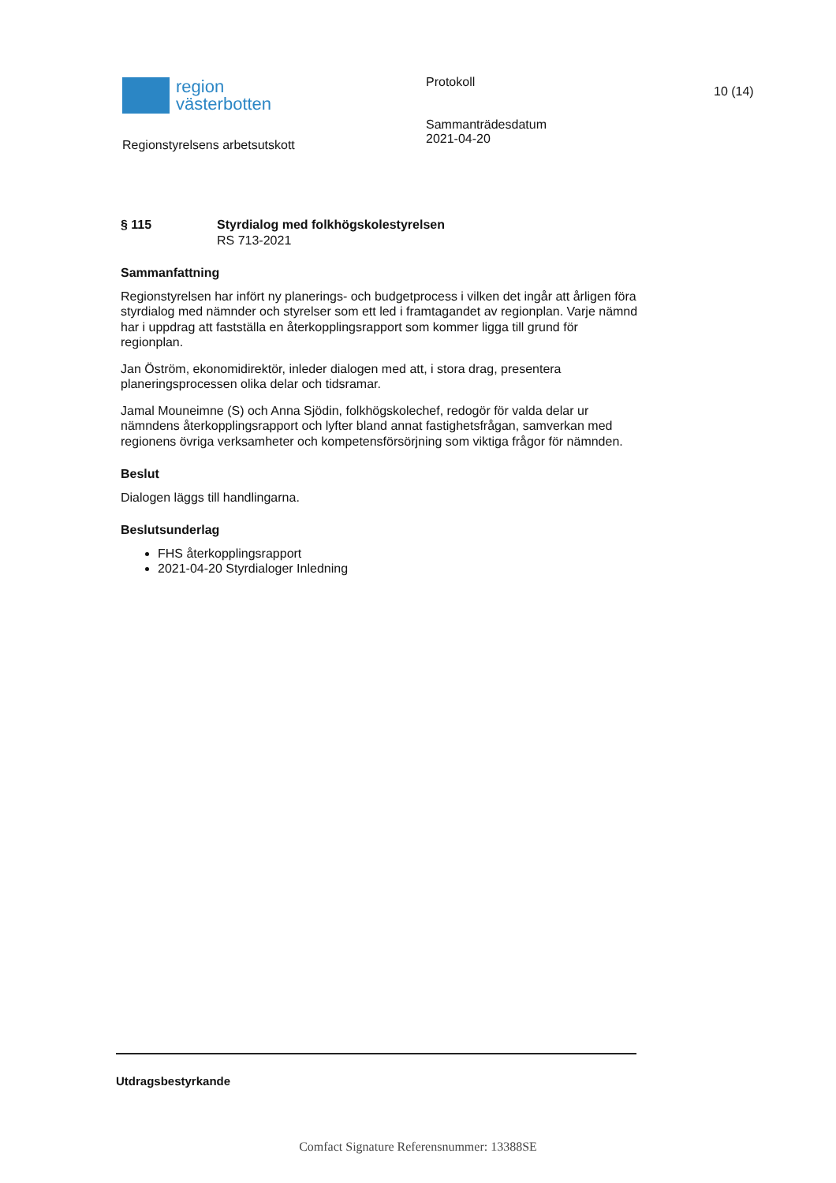region
västerbotten
Regionstyrelsens arbetsutskott
Protokoll
Sammanträdesdatum
2021-04-20
10 (14)
§ 115 Styrdialog med folkhögskolestyrelsen
RS 713-2021
Sammanfattning
Regionstyrelsen har infört ny planerings- och budgetprocess i vilken det ingår att årligen föra styrdialog med nämnder och styrelser som ett led i framtagandet av regionplan. Varje nämnd har i uppdrag att fastställa en återkopplingsrapport som kommer ligga till grund för regionplan.
Jan Öström, ekonomidirektör, inleder dialogen med att, i stora drag, presentera planeringsprocessen olika delar och tidsramar.
Jamal Mouneimne (S) och Anna Sjödin, folkhögskolechef, redogör för valda delar ur nämndens återkopplingsrapport och lyfter bland annat fastighetsfrågan, samverkan med regionens övriga verksamheter och kompetensförsörjning som viktiga frågor för nämnden.
Beslut
Dialogen läggs till handlingarna.
Beslutsunderlag
FHS återkopplingsrapport
2021-04-20 Styrdialoger Inledning
Utdragsbestyrkande
Comfact Signature Referensnummer: 13388SE